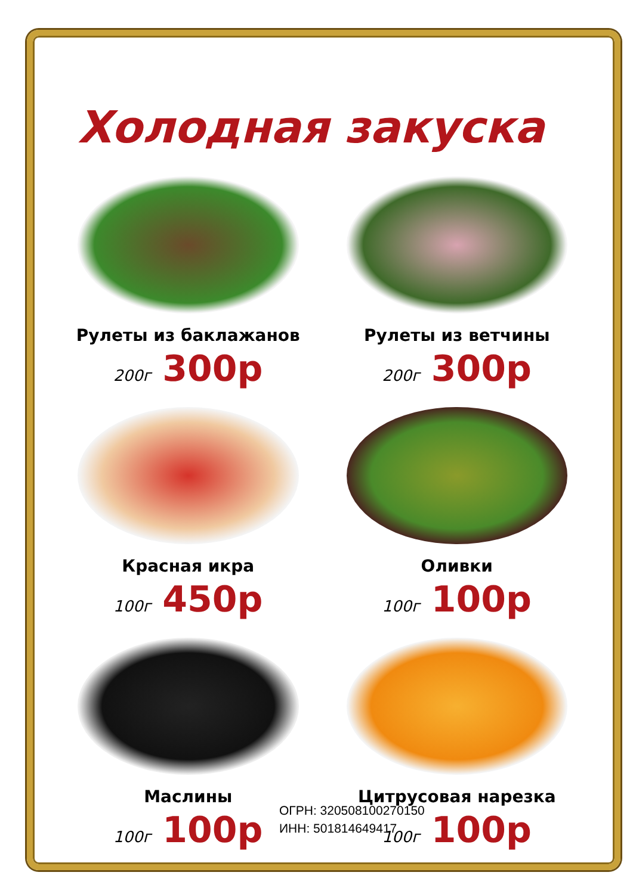Холодная закуска
Рулеты из баклажанов
200г 300р
Рулеты из ветчины
200г 300р
Красная икра
100г 450р
Оливки
100г 100р
Маслины
100г 100р
Цитрусовая нарезка
100г 100р
ОГРН: 320508100270150
ИНН: 501814649417